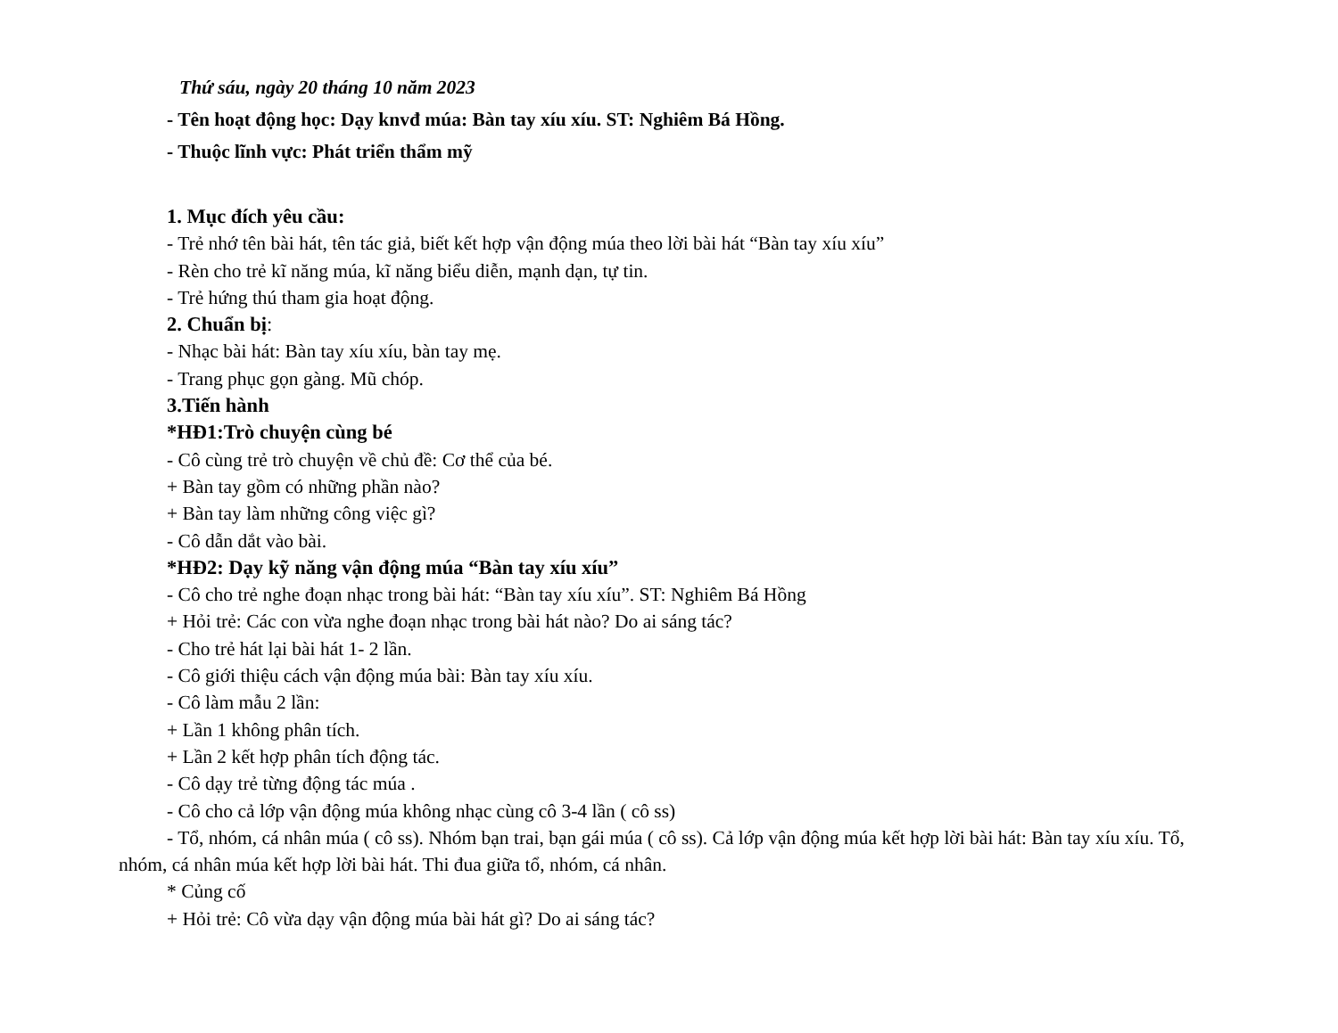Thứ sáu, ngày 20 tháng 10 năm 2023
- Tên hoạt động học: Dạy knvđ múa: Bàn tay xíu xíu. ST: Nghiêm Bá Hồng.
- Thuộc lĩnh vực: Phát triển thẩm mỹ
1. Mục đích yêu cầu:
- Trẻ nhớ tên bài hát, tên tác giả, biết kết hợp vận động múa theo lời bài hát “Bàn tay xíu xíu”
- Rèn cho trẻ kĩ năng múa, kĩ năng biểu diễn, mạnh dạn, tự tin.
- Trẻ hứng thú tham gia hoạt động.
2. Chuẩn bị:
- Nhạc bài hát: Bàn tay xíu xíu, bàn tay mẹ.
- Trang phục gọn gàng. Mũ chóp.
3.Tiến hành
*HĐ1:Trò chuyện cùng bé
- Cô cùng trẻ trò chuyện về chủ đề: Cơ thể của bé.
+ Bàn tay gồm có những phần nào?
+ Bàn tay làm những công việc gì?
- Cô dẫn dắt vào bài.
*HĐ2: Dạy kỹ năng vận động múa “Bàn tay xíu xíu”
- Cô cho trẻ nghe đoạn nhạc trong bài hát: “Bàn tay xíu xíu”. ST: Nghiêm Bá Hồng
+ Hỏi trẻ: Các con vừa nghe đoạn nhạc trong bài hát nào? Do ai sáng tác?
- Cho trẻ hát lại bài hát 1- 2 lần.
- Cô giới thiệu cách vận động múa bài: Bàn tay xíu xíu.
- Cô làm mẫu 2 lần:
+ Lần 1 không phân tích.
+ Lần 2 kết hợp phân tích động tác.
- Cô dạy trẻ từng động tác múa .
- Cô cho cả lớp vận động múa không nhạc cùng cô 3-4 lần ( cô ss)
- Tổ, nhóm, cá nhân múa ( cô ss). Nhóm bạn trai, bạn gái múa ( cô ss). Cả lớp vận động múa kết hợp lời bài hát: Bàn tay xíu xíu. Tổ, nhóm, cá nhân múa kết hợp lời bài hát. Thi đua giữa tổ, nhóm, cá nhân.
* Củng cố
+ Hỏi trẻ: Cô vừa dạy vận động múa bài hát gì? Do ai sáng tác?